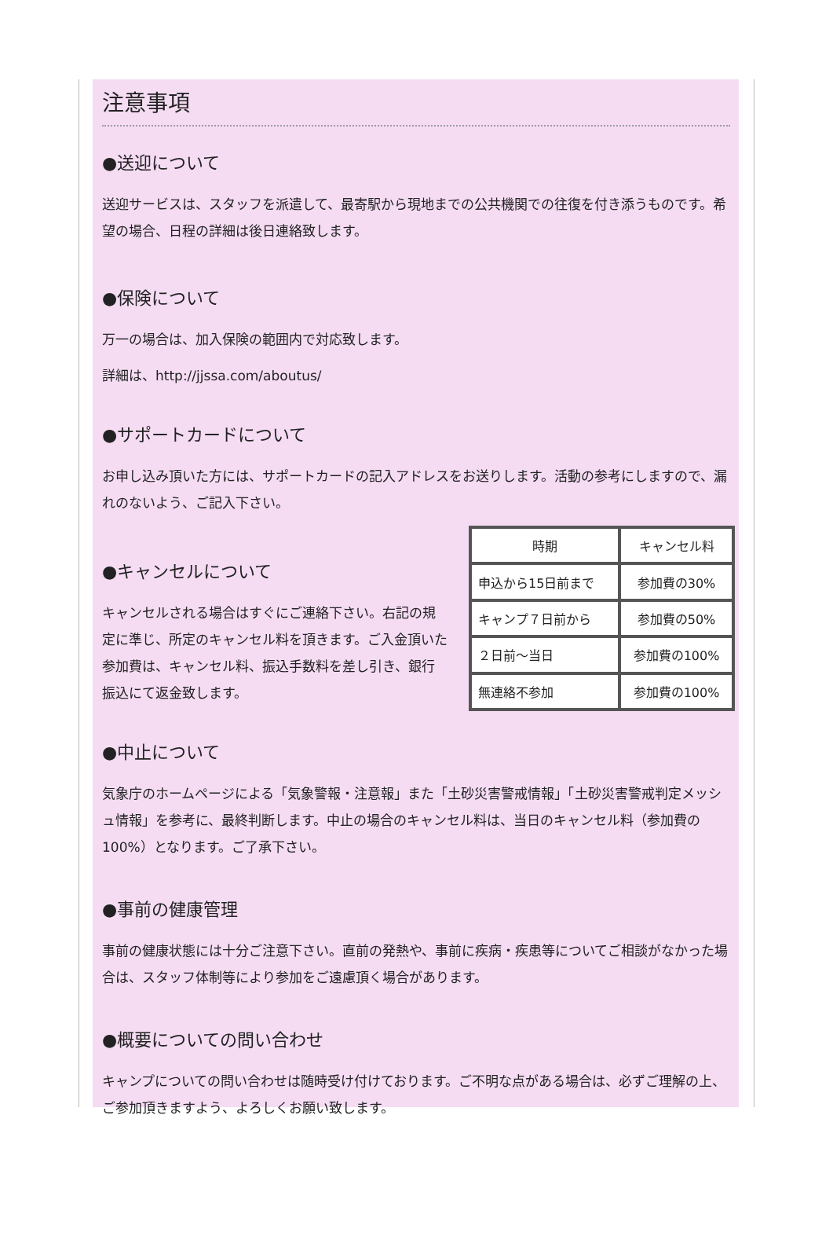注意事項
●送迎について
送迎サービスは、スタッフを派遣して、最寄駅から現地までの公共機関での往復を付き添うものです。希望の場合、日程の詳細は後日連絡致します。
●保険について
万一の場合は、加入保険の範囲内で対応致します。
詳細は、http://jjssa.com/aboutus/
●サポートカードについて
お申し込み頂いた方には、サポートカードの記入アドレスをお送りします。活動の参考にしますので、漏れのないよう、ご記入下さい。
●キャンセルについて
キャンセルされる場合はすぐにご連絡下さい。右記の規定に準じ、所定のキャンセル料を頂きます。ご入金頂いた参加費は、キャンセル料、振込手数料を差し引き、銀行振込にて返金致します。
| 時期 | キャンセル料 |
| 申込から15日前まで | 参加費の30% |
| キャンプ７日前から | 参加費の50% |
| ２日前〜当日 | 参加費の100% |
| 無連絡不参加 | 参加費の100% |
●中止について
気象庁のホームページによる「気象警報・注意報」また「土砂災害警戒情報」「土砂災害警戒判定メッシュ情報」を参考に、最終判断します。中止の場合のキャンセル料は、当日のキャンセル料（参加費の100%）となります。ご了承下さい。
●事前の健康管理
事前の健康状態には十分ご注意下さい。直前の発熱や、事前に疾病・疾患等についてご相談がなかった場合は、スタッフ体制等により参加をご遠慮頂く場合があります。
●概要についての問い合わせ
キャンプについての問い合わせは随時受け付けております。ご不明な点がある場合は、必ずご理解の上、ご参加頂きますよう、よろしくお願い致します。